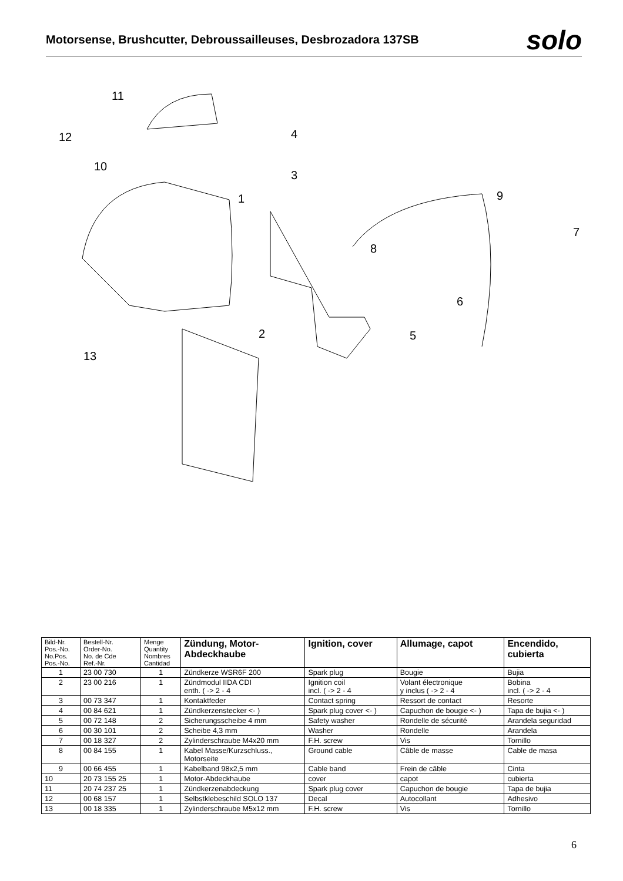Motorsense, Brushcutter, Debroussailleuses, Desbrozadora 137SB
solo
11
12
10
4
3
1
9
7
8
6
2
5
13
| Bild-Nr. Pos.-No. No.Pos. Pos.-No. | Bestell-Nr. Order-No. No. de Cde Ref.-Nr. | Menge Quantity Nombres Cantidad | Zündung, Motor- Abdeckhaube | Ignition, cover | Allumage, capot | Encendido, cubierta |
| --- | --- | --- | --- | --- | --- | --- |
| 1 | 23 00 730 | 1 | Zündkerze WSR6F 200 | Spark plug | Bougie | Bujia |
| 2 | 23 00 216 | 1 | Zündmodul IIDA CDI enth. ( -> 2 - 4 | Ignition coil incl. ( -> 2 - 4 | Volant électronique y inclus ( -> 2 - 4 | Bobina incl. ( -> 2 - 4 |
| 3 | 00 73 347 | 1 | Kontaktfeder | Contact spring | Ressort de contact | Resorte |
| 4 | 00 84 621 | 1 | Zündkerzenstecker <- ) | Spark plug cover <- ) | Capuchon de bougie <- ) | Tapa de bujia <- ) |
| 5 | 00 72 148 | 2 | Sicherungsscheibe 4 mm | Safety washer | Rondelle de sécurité | Arandela seguridad |
| 6 | 00 30 101 | 2 | Scheibe 4,3 mm | Washer | Rondelle | Arandela |
| 7 | 00 18 327 | 2 | Zylinderschraube M4x20 mm | F.H. screw | Vis | Tornillo |
| 8 | 00 84 155 | 1 | Kabel Masse/Kurzschluss., Motorseite | Ground cable | Câble de masse | Cable de masa |
| 9 | 00 66 455 | 1 | Kabelband 98x2,5 mm | Cable band | Frein de câble | Cinta |
| 10 | 20 73 155 25 | 1 | Motor-Abdeckhaube | cover | capot | cubierta |
| 11 | 20 74 237 25 | 1 | Zündkerzenabdeckung | Spark plug cover | Capuchon de bougie | Tapa de bujia |
| 12 | 00 68 157 | 1 | Selbstklebeschild SOLO 137 | Decal | Autocollant | Adhesivo |
| 13 | 00 18 335 | 1 | Zylinderschraube M5x12 mm | F.H. screw | Vis | Tornillo |
6